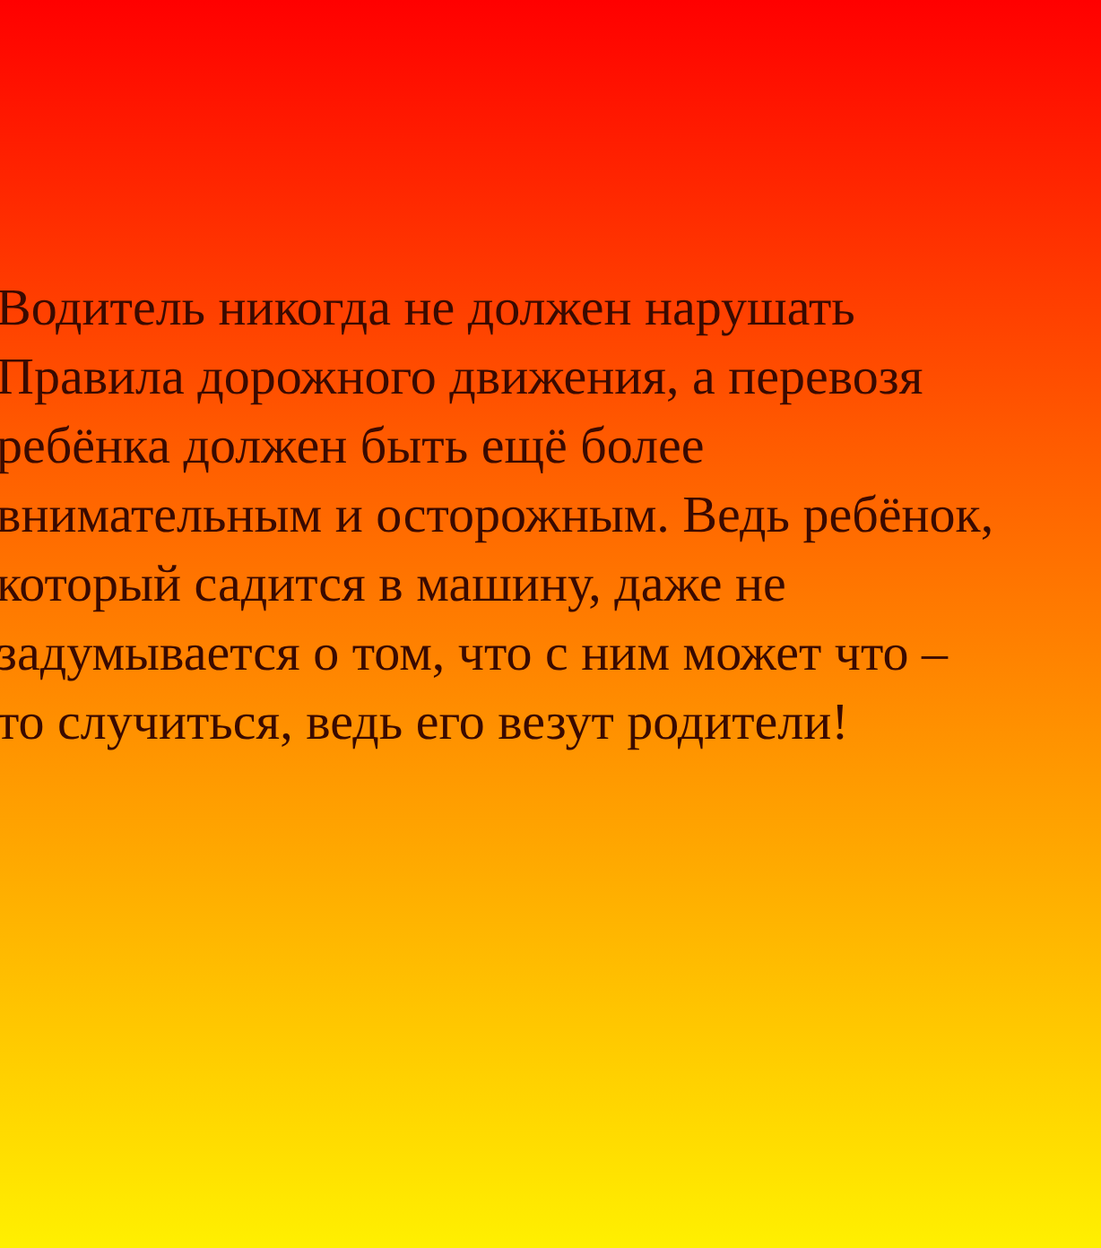Водитель никогда не должен нарушать
Правила дорожного движения, а перевозя
ребёнка должен быть ещё более
внимательным и осторожным. Ведь ребёнок,
который садится в машину, даже не
задумывается о том, что с ним может что –
то случиться, ведь его везут родители!